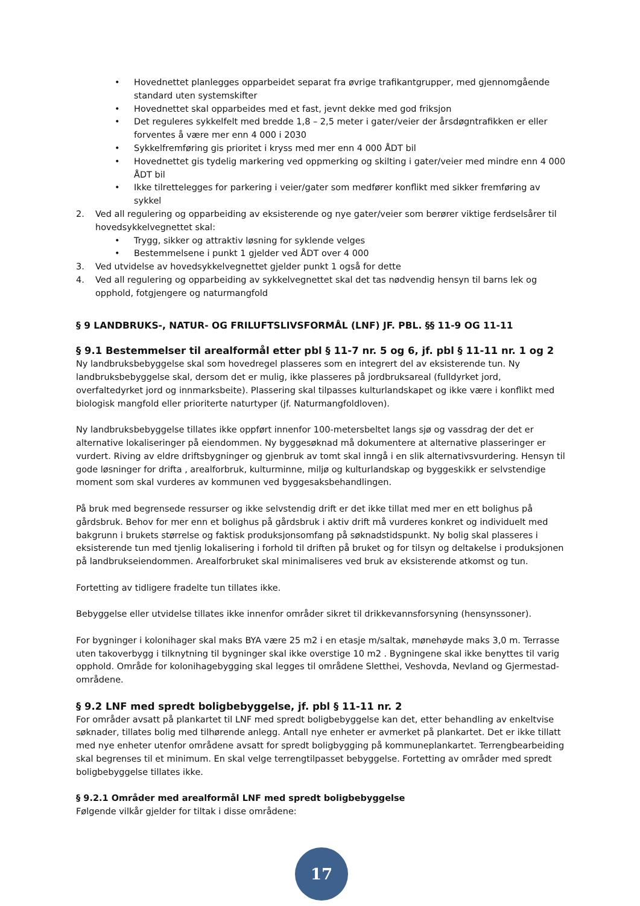• Hovednettet planlegges opparbeidet separat fra øvrige trafikantgrupper, med gjennomgående standard uten systemskifter
• Hovednettet skal opparbeides med et fast, jevnt dekke med god friksjon
• Det reguleres sykkelfelt med bredde 1,8 – 2,5 meter i gater/veier der årsdøgntrafikken er eller forventes å være mer enn 4 000 i 2030
• Sykkelfremføring gis prioritet i kryss med mer enn 4 000 ÅDT bil
• Hovednettet gis tydelig markering ved oppmerking og skilting i gater/veier med mindre enn 4 000 ÅDT bil
• Ikke tilrettelegges for parkering i veier/gater som medfører konflikt med sikker fremføring av sykkel
2. Ved all regulering og opparbeiding av eksisterende og nye gater/veier som berører viktige ferdselsårer til hovedsykkelvegnettet skal:
• Trygg, sikker og attraktiv løsning for syklende velges
• Bestemmelsene i punkt 1 gjelder ved ÅDT over 4 000
3. Ved utvidelse av hovedsykkelvegnettet gjelder punkt 1 også for dette
4. Ved all regulering og opparbeiding av sykkelvegnettet skal det tas nødvendig hensyn til barns lek og opphold, fotgjengere og naturmangfold
§ 9 LANDBRUKS-, NATUR- OG FRILUFTSLIVSFORMÅL (LNF) JF. PBL. §§ 11-9 OG 11-11
§ 9.1 Bestemmelser til arealformål etter pbl § 11-7 nr. 5 og 6, jf. pbl § 11-11 nr. 1 og 2
Ny landbruksbebyggelse skal som hovedregel plasseres som en integrert del av eksisterende tun. Ny landbruksbebyggelse skal, dersom det er mulig, ikke plasseres på jordbruksareal (fulldyrket jord, overfaltedyrket jord og innmarksbeite). Plassering skal tilpasses kulturlandskapet og ikke være i konflikt med biologisk mangfold eller prioriterte naturtyper (jf. Naturmangfoldloven).
Ny landbruksbebyggelse tillates ikke oppført innenfor 100-metersbeltet langs sjø og vassdrag der det er alternative lokaliseringer på eiendommen. Ny byggesøknad må dokumentere at alternative plasseringer er vurdert. Riving av eldre driftsbygninger og gjenbruk av tomt skal inngå i en slik alternativsvurdering. Hensyn til gode løsninger for drifta , arealforbruk, kulturminne, miljø og kulturlandskap og byggeskikk er selvstendige moment som skal vurderes av kommunen ved byggesaksbehandlingen.
På bruk med begrensede ressurser og ikke selvstendig drift er det ikke tillat med mer en ett bolighus på gårdsbruk. Behov for mer enn et bolighus på gårdsbruk i aktiv drift må vurderes konkret og individuelt med bakgrunn i brukets størrelse og faktisk produksjonsomfang på søknadstidspunkt. Ny bolig skal plasseres i eksisterende tun med tjenlig lokalisering i forhold til driften på bruket og for tilsyn og deltakelse i produksjonen på landbrukseiendommen. Arealforbruket skal minimaliseres ved bruk av eksisterende atkomst og tun.
Fortetting av tidligere fradelte tun tillates ikke.
Bebyggelse eller utvidelse tillates ikke innenfor områder sikret til drikkevannsforsyning (hensynssoner).
For bygninger i kolonihager skal maks BYA være 25 m2 i en etasje m/saltak, mønehøyde maks 3,0 m. Terrasse uten takoverbygg i tilknytning til bygninger skal ikke overstige 10 m2 . Bygningene skal ikke benyttes til varig opphold. Område for kolonihagebygging skal legges til områdene Sletthei, Veshovda, Nevland og Gjermestad-områdene.
§ 9.2 LNF med spredt boligbebyggelse, jf. pbl § 11-11 nr. 2
For områder avsatt på plankartet til LNF med spredt boligbebyggelse kan det, etter behandling av enkeltvise søknader, tillates bolig med tilhørende anlegg. Antall nye enheter er avmerket på plankartet. Det er ikke tillatt med nye enheter utenfor områdene avsatt for spredt boligbygging på kommuneplankartet. Terrengbearbeiding skal begrenses til et minimum. En skal velge terrengtilpasset bebyggelse. Fortetting av områder med spredt boligbebyggelse tillates ikke.
§ 9.2.1 Områder med arealformål LNF med spredt boligbebyggelse
Følgende vilkår gjelder for tiltak i disse områdene:
17